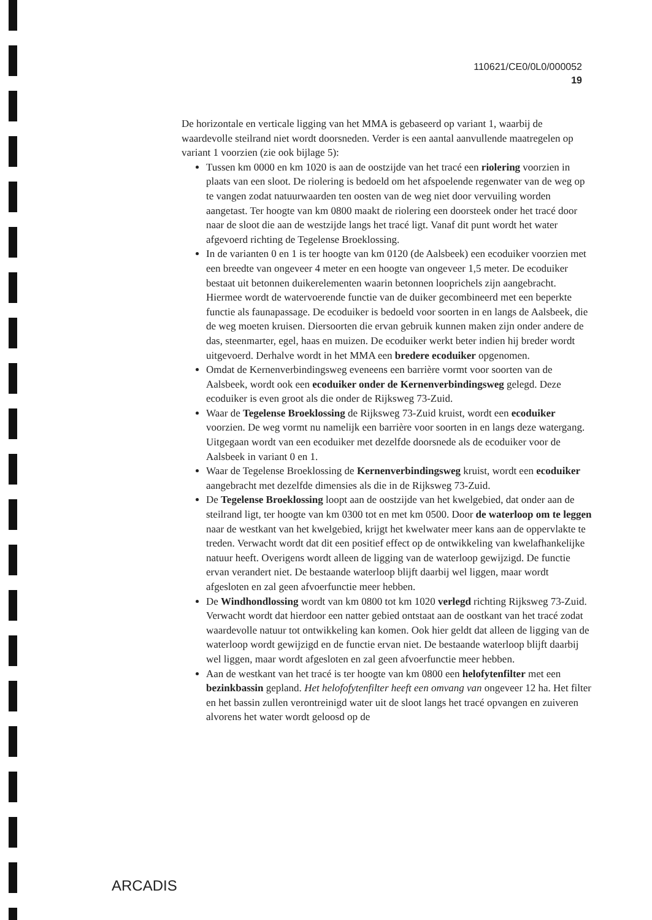110621/CE0/0L0/000052
19
De horizontale en verticale ligging van het MMA is gebaseerd op variant 1, waarbij de waardevolle steilrand niet wordt doorsneden. Verder is een aantal aanvullende maatregelen op variant 1 voorzien (zie ook bijlage 5):
Tussen km 0000 en km 1020 is aan de oostzijde van het tracé een riolering voorzien in plaats van een sloot. De riolering is bedoeld om het afspoelende regenwater van de weg op te vangen zodat natuurwaarden ten oosten van de weg niet door vervuiling worden aangetast. Ter hoogte van km 0800 maakt de riolering een doorsteek onder het tracé door naar de sloot die aan de westzijde langs het tracé ligt. Vanaf dit punt wordt het water afgevoerd richting de Tegelense Broeklossing.
In de varianten 0 en 1 is ter hoogte van km 0120 (de Aalsbeek) een ecoduiker voorzien met een breedte van ongeveer 4 meter en een hoogte van ongeveer 1,5 meter. De ecoduiker bestaat uit betonnen duikerelementen waarin betonnen looprichels zijn aangebracht. Hiermee wordt de watervoerende functie van de duiker gecombineerd met een beperkte functie als faunapassage. De ecoduiker is bedoeld voor soorten in en langs de Aalsbeek, die de weg moeten kruisen. Diersoorten die ervan gebruik kunnen maken zijn onder andere de das, steenmarter, egel, haas en muizen. De ecoduiker werkt beter indien hij breder wordt uitgevoerd. Derhalve wordt in het MMA een bredere ecoduiker opgenomen.
Omdat de Kernenverbindingsweg eveneens een barrière vormt voor soorten van de Aalsbeek, wordt ook een ecoduiker onder de Kernenverbindingsweg gelegd. Deze ecoduiker is even groot als die onder de Rijksweg 73-Zuid.
Waar de Tegelense Broeklossing de Rijksweg 73-Zuid kruist, wordt een ecoduiker voorzien. De weg vormt nu namelijk een barrière voor soorten in en langs deze watergang. Uitgegaan wordt van een ecoduiker met dezelfde doorsnede als de ecoduiker voor de Aalsbeek in variant 0 en 1.
Waar de Tegelense Broeklossing de Kernenverbindingsweg kruist, wordt een ecoduiker aangebracht met dezelfde dimensies als die in de Rijksweg 73-Zuid.
De Tegelense Broeklossing loopt aan de oostzijde van het kwelgebied, dat onder aan de steilrand ligt, ter hoogte van km 0300 tot en met km 0500. Door de waterloop om te leggen naar de westkant van het kwelgebied, krijgt het kwelwater meer kans aan de oppervlakte te treden. Verwacht wordt dat dit een positief effect op de ontwikkeling van kwelafhankelijke natuur heeft. Overigens wordt alleen de ligging van de waterloop gewijzigd. De functie ervan verandert niet. De bestaande waterloop blijft daarbij wel liggen, maar wordt afgesloten en zal geen afvoerfunctie meer hebben.
De Windhondlossing wordt van km 0800 tot km 1020 verlegd richting Rijksweg 73-Zuid. Verwacht wordt dat hierdoor een natter gebied ontstaat aan de oostkant van het tracé zodat waardevolle natuur tot ontwikkeling kan komen. Ook hier geldt dat alleen de ligging van de waterloop wordt gewijzigd en de functie ervan niet. De bestaande waterloop blijft daarbij wel liggen, maar wordt afgesloten en zal geen afvoerfunctie meer hebben.
Aan de westkant van het tracé is ter hoogte van km 0800 een helofytenfilter met een bezinkbassin gepland. Het helofofytenfilter heeft een omvang van ongeveer 12 ha. Het filter en het bassin zullen verontreinigd water uit de sloot langs het tracé opvangen en zuiveren alvorens het water wordt geloosd op de
ARCADIS